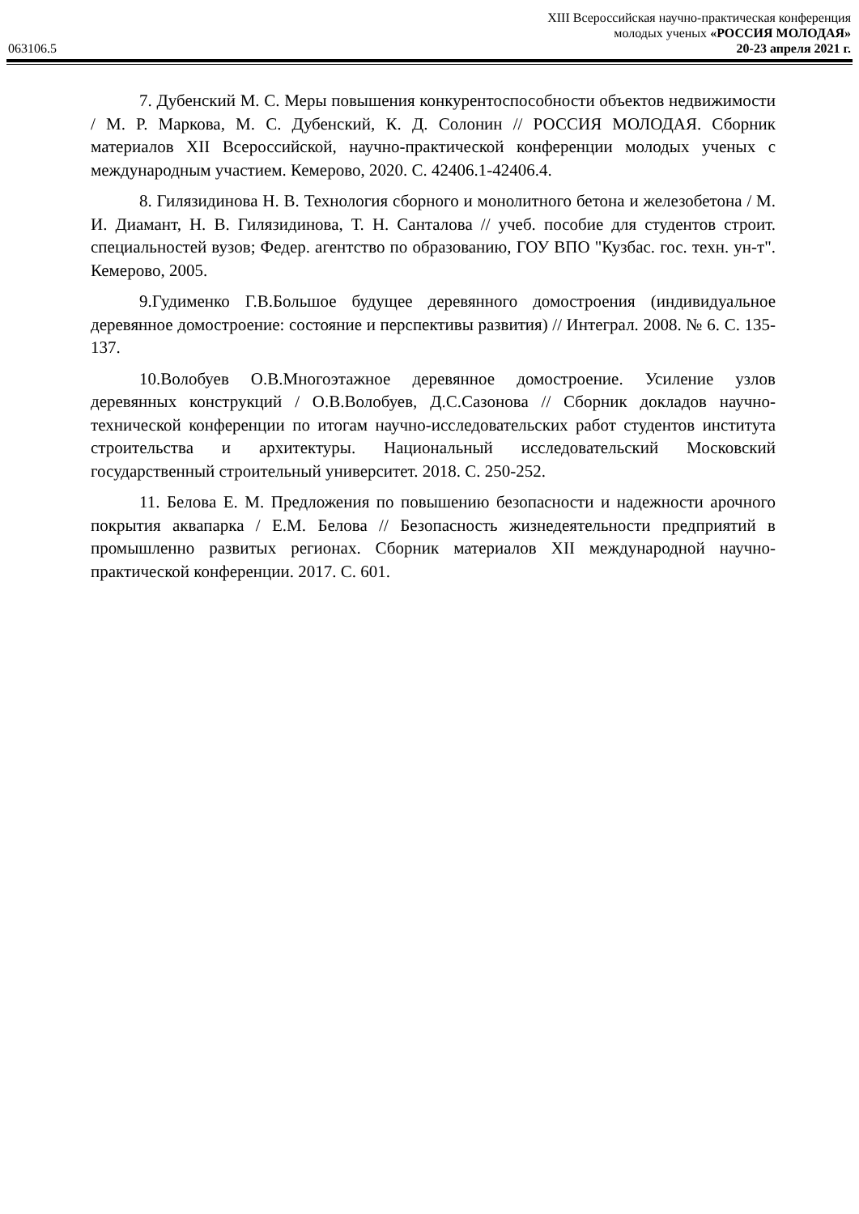063106.5
XIII Всероссийская научно-практическая конференция
молодых ученых «РОССИЯ МОЛОДАЯ»
20-23 апреля 2021 г.
7. Дубенский М. С. Меры повышения конкурентоспособности объектов недвижимости / М. Р. Маркова, М. С. Дубенский, К. Д. Солонин // РОССИЯ МОЛОДАЯ. Сборник материалов XII Всероссийской, научно-практической конференции молодых ученых с международным участием. Кемерово, 2020. С. 42406.1-42406.4.
8. Гилязидинова Н. В. Технология сборного и монолитного бетона и железобетона / М. И. Диамант, Н. В. Гилязидинова, Т. Н. Санталова // учеб. пособие для студентов строит. специальностей вузов; Федер. агентство по образованию, ГОУ ВПО "Кузбас. гос. техн. ун-т". Кемерово, 2005.
9.Гудименко Г.В.Большое будущее деревянного домостроения (индивидуальное деревянное домостроение: состояние и перспективы развития) // Интеграл. 2008. № 6. С. 135-137.
10.Волобуев О.В.Многоэтажное деревянное домостроение. Усиление узлов деревянных конструкций / О.В.Волобуев, Д.С.Сазонова // Сборник докладов научно-технической конференции по итогам научно-исследовательских работ студентов института строительства и архитектуры. Национальный исследовательский Московский государственный строительный университет. 2018. С. 250-252.
11. Белова Е. М. Предложения по повышению безопасности и надежности арочного покрытия аквапарка / Е.М. Белова // Безопасность жизнедеятельности предприятий в промышленно развитых регионах. Сборник материалов XII международной научно-практической конференции. 2017. С. 601.